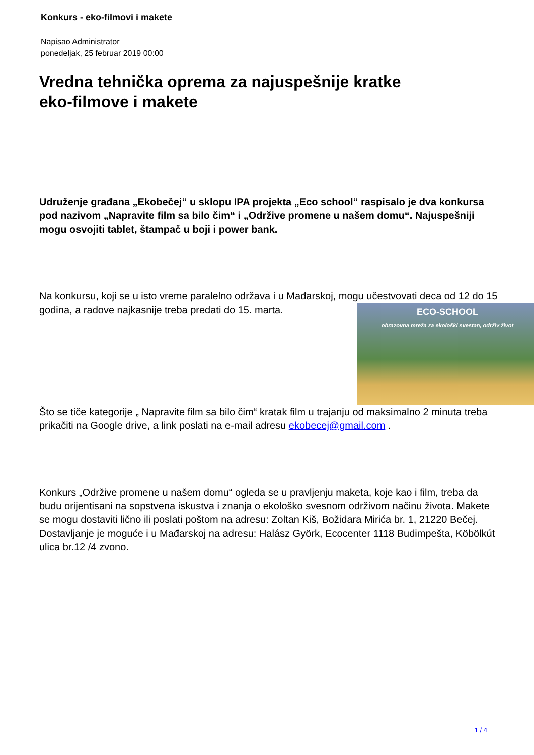Konkurs - eko-filmovi i makete
Napisao Administrator
ponedeljak, 25 februar 2019 00:00
Vredna tehnička oprema za najuspešnije kratke
eko-filmove i makete
Udruženje građana „Ekobečej“ u sklopu IPA projekta „Eco school“ raspisalo je dva konkursa pod nazivom „Napravite film sa bilo čim“ i „Održive promene u našem domu“. Najuspešniji mogu osvojiti tablet, štampač u boji i power bank.
Na konkursu, koji se u isto vreme paralelno održava i u Mađarskoj, mogu učestvovati deca od 12 do 15 godina, a radove najkasnije treba predati do 15. marta. ECO-SCHOOL
obrazovna mreža za ekološki svestan, održiv život
Što se tiče kategorije „ Napravite film sa bilo čim“ kratak film u trajanju od maksimalno 2 minuta treba prikačiti na Google drive, a link poslati na e-mail adresu ekobecej@gmail.com .
Konkurs „Održive promene u našem domu“ ogleda se u pravljenju maketa, koje kao i film, treba da budu orijentisani na sopstvena iskustva i znanja o ekološko svesnom održivom načinu života. Makete se mogu dostaviti lično ili poslati poštom na adresu: Zoltan Kiš, Božidara Mirića br. 1, 21220 Bečej. Dostavljanje je moguće i u Mađarskoj na adresu: Halász Györk, Ecocenter 1118 Budimpešta, Köbölkút ulica br.12 /4 zvono.
1 / 4